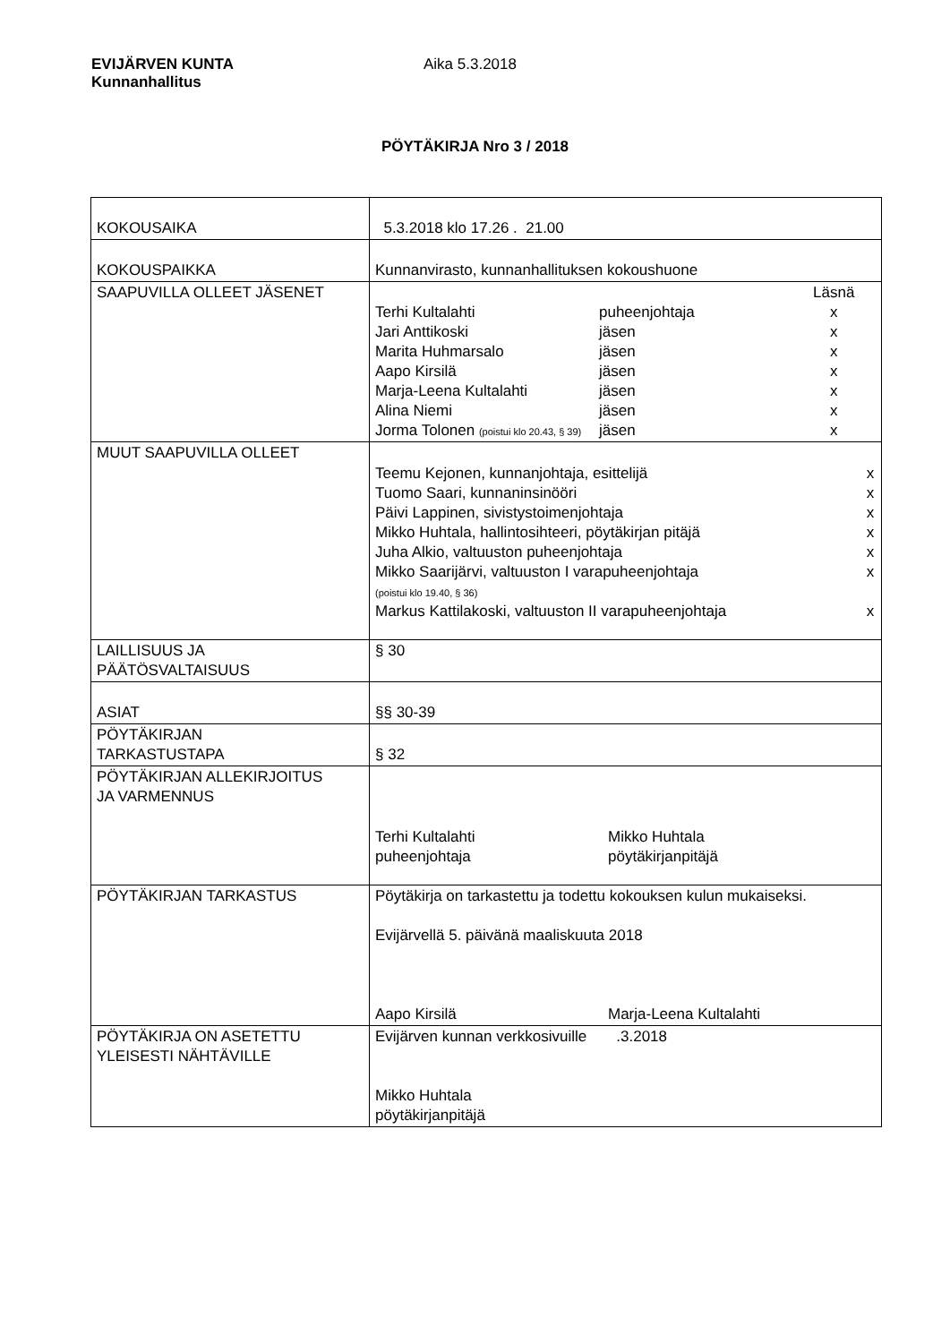EVIJÄRVEN KUNTA
Kunnanhallitus
Aika 5.3.2018
PÖYTÄKIRJA Nro 3 / 2018
| KOKOUSAIKA | 5.3.2018 klo 17.26 . 21.00 |
| KOKOUSPAIKKA | Kunnanvirasto, kunnanhallituksen kokoushuone |
| SAAPUVILLA OLLEET JÄSENET | / / / Läsnä / / Terhi Kultalahti / puheenjohtaja / x / / Jari Anttikoski / jäsen / x / / Marita Huhmarsalo / jäsen / x / / Aapo Kirsilä / jäsen / x / / Marja-Leena Kultalahti / jäsen / x / / Alina Niemi / jäsen / x / / Jorma Tolonen (poistui klo 20.43, § 39) / jäsen / x / |
| MUUT SAAPUVILLA OLLEET | / Teemu Kejonen, kunnanjohtaja, esittelijä / x / / Tuomo Saari, kunnaninsinööri / x / / Päivi Lappinen, sivistystoimenjohtaja / x / / Mikko Huhtala, hallintosihteeri, pöytäkirjan pitäjä / x / / Juha Alkio, valtuuston puheenjohtaja / x / / Mikko Saarijärvi, valtuuston I varapuheenjohtaja (poistui klo 19.40, § 36) / x / / Markus Kattilakoski, valtuuston II varapuheenjohtaja / x / |
| LAILLISUUS JA PÄÄTÖSVALTAISUUS | § 30 |
| ASIAT | §§ 30-39 |
| PÖYTÄKIRJAN TARKASTUSTAPA | § 32 |
| PÖYTÄKIRJAN ALLEKIRJOITUS JA VARMENNUS | / Terhi Kultalahti puheenjohtaja / Mikko Huhtala pöytäkirjanpitäjä / |
| PÖYTÄKIRJAN TARKASTUS | Pöytäkirja on tarkastettu ja todettu kokouksen kulun mukaiseksi. Evijärvellä 5. päivänä maaliskuuta 2018 / Aapo Kirsilä / Marja-Leena Kultalahti / |
| PÖYTÄKIRJA ON ASETETTU YLEISESTI NÄHTÄVILLE | Evijärven kunnan verkkosivuille .3.2018 Mikko Huhtala pöytäkirjanpitäjä |